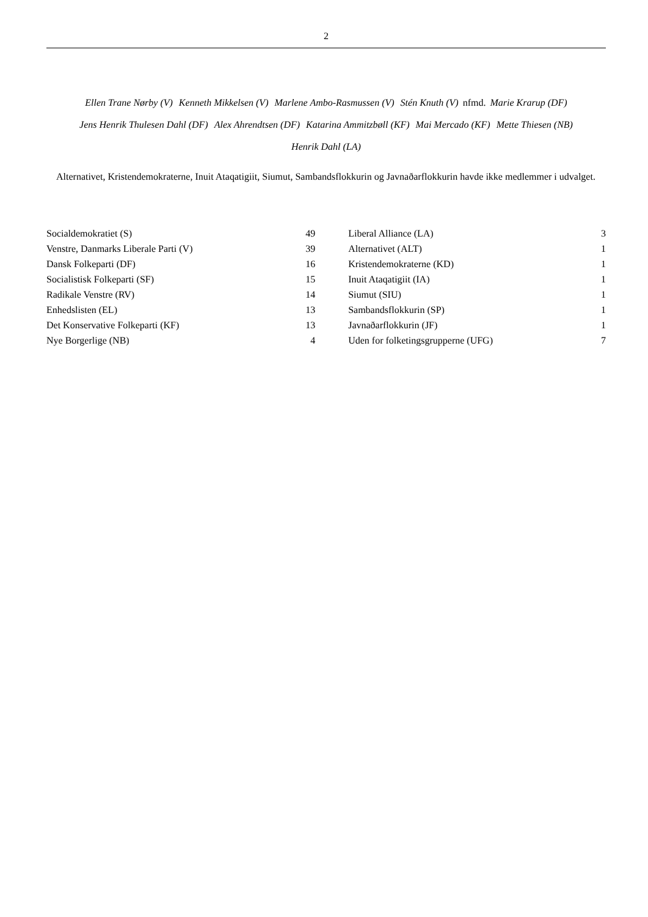2
Ellen Trane Nørby (V) Kenneth Mikkelsen (V) Marlene Ambo-Rasmussen (V) Stén Knuth (V) nfmd. Marie Krarup (DF)
Jens Henrik Thulesen Dahl (DF) Alex Ahrendtsen (DF) Katarina Ammitzbøll (KF) Mai Mercado (KF) Mette Thiesen (NB)
Henrik Dahl (LA)
Alternativet, Kristendemokraterne, Inuit Ataqatigiit, Siumut, Sambandsflokkurin og Javnaðarflokkurin havde ikke medlemmer i udvalget.
| Socialdemokratiet (S) | 49 | | Liberal Alliance (LA) | 3 |
| Venstre, Danmarks Liberale Parti (V) | 39 | | Alternativet (ALT) | 1 |
| Dansk Folkeparti (DF) | 16 | | Kristendemokraterne (KD) | 1 |
| Socialistisk Folkeparti (SF) | 15 | | Inuit Ataqatigiit (IA) | 1 |
| Radikale Venstre (RV) | 14 | | Siumut (SIU) | 1 |
| Enhedslisten (EL) | 13 | | Sambandsflokkurin (SP) | 1 |
| Det Konservative Folkeparti (KF) | 13 | | Javnaðarflokkurin (JF) | 1 |
| Nye Borgerlige (NB) | 4 | | Uden for folketingsgrupperne (UFG) | 7 |